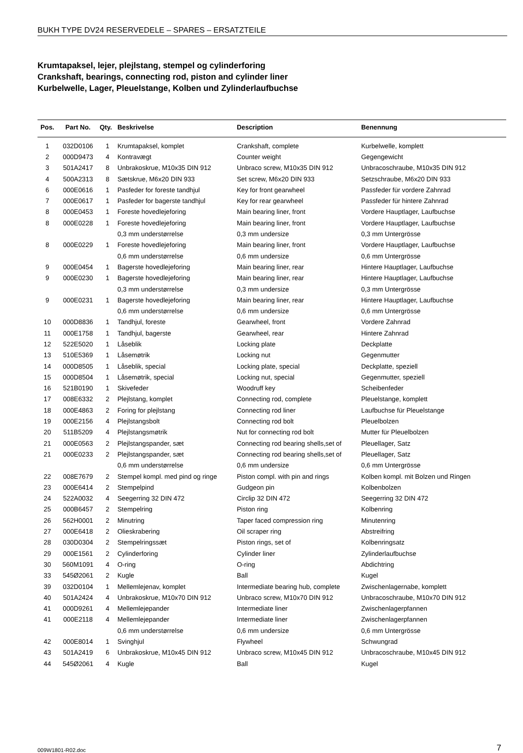BUKH TYPE DV24 RESERVEDELE – SPARES – ERSATZTEILE
Krumtapaksel, lejer, plejlstang, stempel og cylinderforing
Crankshaft, bearings, connecting rod, piston and cylinder liner
Kurbelwelle, Lager, Pleuelstange, Kolben und Zylinderlaufbuchse
| Pos. | Part No. | Qty. | Beskrivelse | Description | Benennung |
| --- | --- | --- | --- | --- | --- |
| 1 | 032D0106 | 1 | Krumtapaksel, komplet | Crankshaft, complete | Kurbelwelle, komplett |
| 2 | 000D9473 | 4 | Kontravægt | Counter weight | Gegengewicht |
| 3 | 501A2417 | 8 | Unbrakoskrue, M10x35 DIN 912 | Unbraco screw, M10x35 DIN 912 | Unbracoschraube, M10x35 DIN 912 |
| 4 | 500A2313 | 8 | Sætskrue, M6x20 DIN 933 | Set screw, M6x20 DIN 933 | Setzschraube, M6x20 DIN 933 |
| 6 | 000E0616 | 1 | Pasfeder for foreste tandhjul | Key for front gearwheel | Passfeder für vordere Zahnrad |
| 7 | 000E0617 | 1 | Pasfeder for bagerste tandhjul | Key for rear gearwheel | Passfeder für hintere Zahnrad |
| 8 | 000E0453 | 1 | Foreste hovedlejeforing | Main bearing liner, front | Vordere Hauptlager, Laufbuchse |
| 8 | 000E0228 | 1 | Foreste hovedlejeforing | Main bearing liner, front | Vordere Hauptlager, Laufbuchse |
| | | | 0,3 mm understørrelse | 0,3 mm undersize | 0,3 mm Untergrösse |
| 8 | 000E0229 | 1 | Foreste hovedlejeforing | Main bearing liner, front | Vordere Hauptlager, Laufbuchse |
| | | | 0,6 mm understørrelse | 0,6 mm undersize | 0,6 mm Untergrösse |
| 9 | 000E0454 | 1 | Bagerste hovedlejeforing | Main bearing liner, rear | Hintere Hauptlager, Laufbuchse |
| 9 | 000E0230 | 1 | Bagerste hovedlejeforing | Main bearing liner, rear | Hintere Hauptlager, Laufbuchse |
| | | | 0,3 mm understørrelse | 0,3 mm undersize | 0,3 mm Untergrösse |
| 9 | 000E0231 | 1 | Bagerste hovedlejeforing | Main bearing liner, rear | Hintere Hauptlager, Laufbuchse |
| | | | 0,6 mm understørrelse | 0,6 mm undersize | 0,6 mm Untergrösse |
| 10 | 000D8836 | 1 | Tandhjul, foreste | Gearwheel, front | Vordere Zahnrad |
| 11 | 000E1758 | 1 | Tandhjul, bagerste | Gearwheel, rear | Hintere Zahnrad |
| 12 | 522E5020 | 1 | Låseblik | Locking plate | Deckplatte |
| 13 | 510E5369 | 1 | Låsemøtrik | Locking nut | Gegenmutter |
| 14 | 000D8505 | 1 | Låseblik, special | Locking plate, special | Deckplatte, speziell |
| 15 | 000D8504 | 1 | Låsemøtrik, special | Locking nut, special | Gegenmutter, speziell |
| 16 | 521B0190 | 1 | Skivefeder | Woodruff key | Scheibenfeder |
| 17 | 008E6332 | 2 | Plejlstang, komplet | Connecting rod, complete | Pleuelstange, komplett |
| 18 | 000E4863 | 2 | Foring for plejlstang | Connecting rod liner | Laufbuchse für Pleuelstange |
| 19 | 000E2156 | 4 | Plejlstangsbolt | Connecting rod bolt | Pleuelbolzen |
| 20 | 511B5209 | 4 | Plejlstangsmøtrik | Nut for connecting rod bolt | Mutter für Pleuelbolzen |
| 21 | 000E0563 | 2 | Plejlstangspander, sæt | Connecting rod bearing shells,set of | Pleuellager, Satz |
| 21 | 000E0233 | 2 | Plejlstangspander, sæt | Connecting rod bearing shells,set of | Pleuellager, Satz |
| | | | 0,6 mm understørrelse | 0,6 mm undersize | 0,6 mm Untergrösse |
| 22 | 008E7679 | 2 | Stempel kompl. med pind og ringe | Piston compl. with pin and rings | Kolben kompl. mit Bolzen und Ringen |
| 23 | 000E6414 | 2 | Stempelpind | Gudgeon pin | Kolbenbolzen |
| 24 | 522A0032 | 4 | Seegerring 32 DIN 472 | Circlip 32 DIN 472 | Seegerring 32 DIN 472 |
| 25 | 000B6457 | 2 | Stempelring | Piston ring | Kolbenring |
| 26 | 562H0001 | 2 | Minutring | Taper faced compression ring | Minutenring |
| 27 | 000E6418 | 2 | Olieskrabering | Oil scraper ring | Abstreifring |
| 28 | 030D0304 | 2 | Stempelringssæt | Piston rings, set of | Kolbenringsatz |
| 29 | 000E1561 | 2 | Cylinderforing | Cylinder liner | Zylinderlaufbuchse |
| 30 | 560M1091 | 4 | O-ring | O-ring | Abdichtring |
| 33 | 545Ø2061 | 2 | Kugle | Ball | Kugel |
| 39 | 032D0104 | 1 | Mellemlejenav, komplet | Intermediate bearing hub, complete | Zwischenlagernabe, komplett |
| 40 | 501A2424 | 4 | Unbrakoskrue, M10x70 DIN 912 | Unbraco screw, M10x70 DIN 912 | Unbracoschraube, M10x70 DIN 912 |
| 41 | 000D9261 | 4 | Mellemlejepander | Intermediate liner | Zwischenlagerpfannen |
| 41 | 000E2118 | 4 | Mellemlejepander | Intermediate liner | Zwischenlagerpfannen |
| | | | 0,6 mm understørrelse | 0,6 mm undersize | 0,6 mm Untergrösse |
| 42 | 000E8014 | 1 | Svinghjul | Flywheel | Schwungrad |
| 43 | 501A2419 | 6 | Unbrakoskrue, M10x45 DIN 912 | Unbraco screw, M10x45 DIN 912 | Unbracoschraube, M10x45 DIN 912 |
| 44 | 545Ø2061 | 4 | Kugle | Ball | Kugel |
009W1801-R02.doc 7